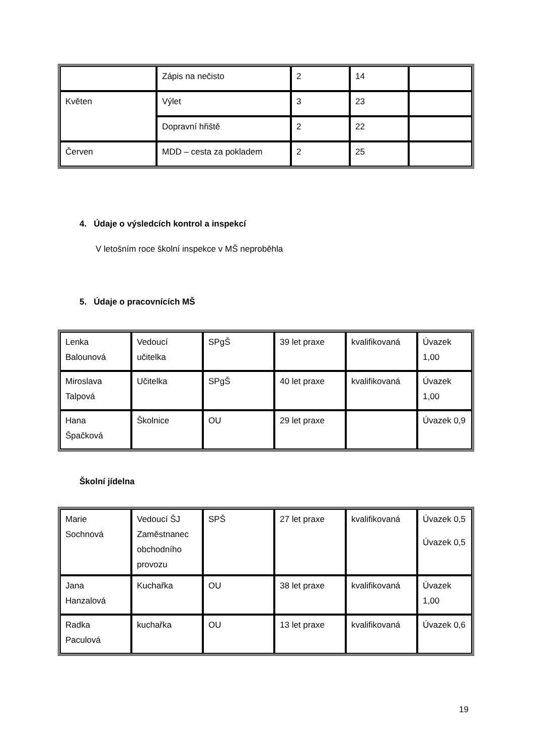| | Zápis na nečisto | 2 | 14 | |
| Květen | Výlet | 3 | 23 | |
| | Dopravní hřiště | 2 | 22 | |
| Červen | MDD – cesta za pokladem | 2 | 25 | |
4. Údaje o výsledcích kontrol a inspekcí
V letošním roce školní inspekce v MŠ neproběhla
5. Údaje o pracovnících MŠ
| Lenka Balounová | Vedoucí učitelka | SPgŠ | 39 let praxe | kvalifikovaná | Úvazek 1,00 |
| Miroslava Talpová | Učitelka | SPgŠ | 40 let praxe | kvalifikovaná | Úvazek 1,00 |
| Hana Špačková | Školnice | OU | 29 let praxe | | Úvazek 0,9 |
Školní jídelna
| Marie Sochnová | Vedoucí ŠJ Zaměstnanec obchodního provozu | SPŠ | 27 let praxe | kvalifikovaná | Úvazek 0,5 Úvazek 0,5 |
| Jana Hanzalová | Kuchařka | OU | 38 let praxe | kvalifikovaná | Úvazek 1,00 |
| Radka Paculová | kuchařka | OU | 13 let praxe | kvalifikovaná | Úvazek 0,6 |
19